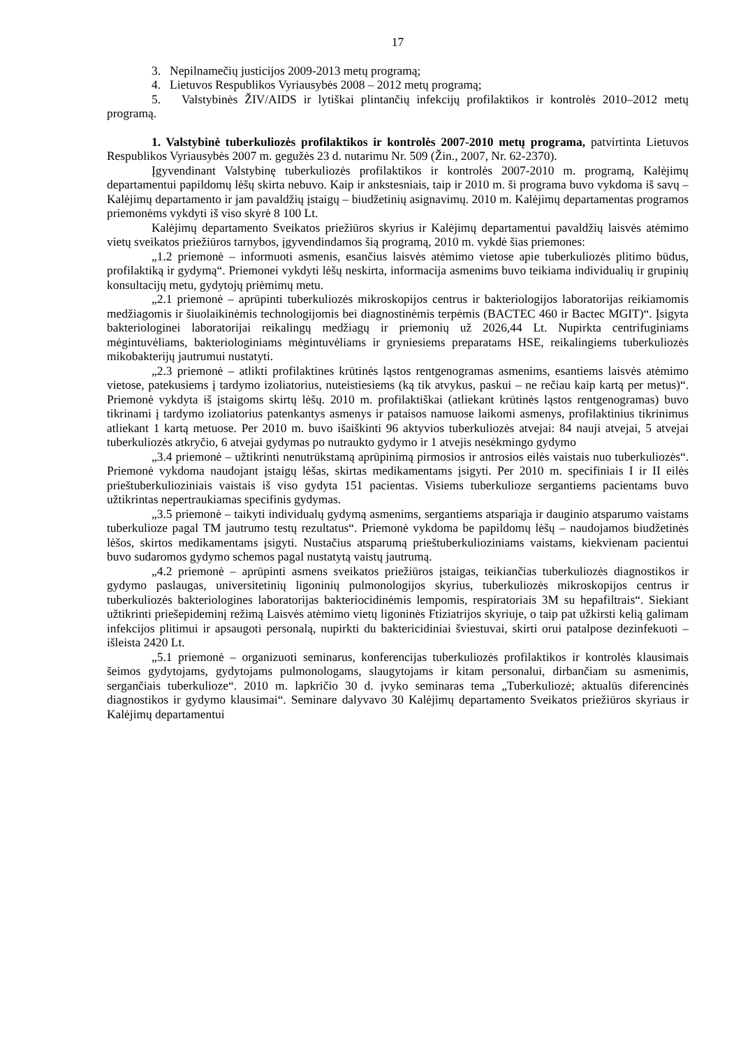17
3. Nepilnamečių justicijos 2009-2013 metų programą;
4. Lietuvos Respublikos Vyriausybės 2008 – 2012 metų programą;
5. Valstybinės ŽIV/AIDS ir lytiškai plintančių infekcijų profilaktikos ir kontrolės 2010–2012 metų programą.
1. Valstybinė tuberkuliozės profilaktikos ir kontrolės 2007-2010 metų programa, patvirtinta Lietuvos Respublikos Vyriausybės 2007 m. gegužės 23 d. nutarimu Nr. 509 (Žin., 2007, Nr. 62-2370).
Įgyvendinant Valstybinę tuberkuliozės profilaktikos ir kontrolės 2007-2010 m. programą, Kalėjimų departamentui papildomų lėšų skirta nebuvo. Kaip ir ankstesniais, taip ir 2010 m. ši programa buvo vykdoma iš savų – Kalėjimų departamento ir jam pavaldžių įstaigų – biudžetinių asignavimų. 2010 m. Kalėjimų departamentas programos priemonėms vykdyti iš viso skyrė 8 100 Lt.
Kalėjimų departamento Sveikatos priežiūros skyrius ir Kalėjimų departamentui pavaldžių laisvės atėmimo vietų sveikatos priežiūros tarnybos, įgyvendindamos šią programą, 2010 m. vykdė šias priemones:
„1.2 priemonė – informuoti asmenis, esančius laisvės atėmimo vietose apie tuberkuliozės plitimo būdus, profilaktiką ir gydymą“. Priemonei vykdyti lėšų neskirta, informacija asmenims buvo teikiama individualių ir grupinių konsultacijų metu, gydytojų priėmimų metu.
„2.1 priemonė – aprūpinti tuberkuliozės mikroskopijos centrus ir bakteriologijos laboratorijas reikiamomis medžiagomis ir šiuolaikinėmis technologijomis bei diagnostinėmis terpėmis (BACTEC 460 ir Bactec MGIT)“. Įsigyta bakteriologinei laboratorijai reikalingų medžiagų ir priemonių už 2026,44 Lt. Nupirkta centrifuginiams mėgintuvėliams, bakteriologiniams mėgintuvėliams ir gryniesiems preparatams HSE, reikalingiems tuberkuliozės mikobakterijų jautrumui nustatyti.
„2.3 priemonė – atlikti profilaktines krūtinės ląstos rentgenogramas asmenims, esantiems laisvės atėmimo vietose, patekusiems į tardymo izoliatorius, nuteistiesiems (ką tik atvykus, paskui – ne rečiau kaip kartą per metus)“. Priemonė vykdyta iš įstaigoms skirtų lėšų. 2010 m. profilaktiškai (atliekant krūtinės ląstos rentgenogramas) buvo tikrinami į tardymo izoliatorius patenkantys asmenys ir pataisos namuose laikomi asmenys, profilaktinius tikrinimus atliekant 1 kartą metuose. Per 2010 m. buvo išaiškinti 96 aktyvios tuberkuliozės atvejai: 84 nauji atvejai, 5 atvejai tuberkuliozės atkryčio, 6 atvejai gydymas po nutraukto gydymo ir 1 atvejis nesėkmingo gydymo
„3.4 priemonė – užtikrinti nenutrūkstamą aprūpinimą pirmosios ir antrosios eilės vaistais nuo tuberkuliozės“. Priemonė vykdoma naudojant įstaigų lėšas, skirtas medikamentams įsigyti. Per 2010 m. specifiniais I ir II eilės prieštuberkulioziniais vaistais iš viso gydyta 151 pacientas. Visiems tuberkulioze sergantiems pacientams buvo užtikrintas nepertraukiamas specifinis gydymas.
„3.5 priemonė – taikyti individualų gydymą asmenims, sergantiems atspariąja ir dauginio atsparumo vaistams tuberkulioze pagal TM jautrumo testų rezultatus“. Priemonė vykdoma be papildomų lėšų – naudojamos biudžetinės lėšos, skirtos medikamentams įsigyti. Nustačius atsparumą prieštuberkulioziniams vaistams, kiekvienam pacientui buvo sudaromos gydymo schemos pagal nustatytą vaistų jautrumą.
„4.2 priemonė – aprūpinti asmens sveikatos priežiūros įstaigas, teikiančias tuberkuliozės diagnostikos ir gydymo paslaugas, universitetinių ligoninių pulmonologijos skyrius, tuberkuliozės mikroskopijos centrus ir tuberkuliozės bakteriologines laboratorijas bakteriocidinėmis lempomis, respiratoriais 3M su hepafiltrais“. Siekiant užtikrinti priešepideminį režimą Laisvės atėmimo vietų ligoninės Ftiziatrijos skyriuje, o taip pat užkirsti kelią galimam infekcijos plitimui ir apsaugoti personalą, nupirkti du baktericidiniai šviestuvai, skirti orui patalpose dezinfekuoti – išleista 2420 Lt.
„5.1 priemonė – organizuoti seminarus, konferencijas tuberkuliozės profilaktikos ir kontrolės klausimais šeimos gydytojams, gydytojams pulmonologams, slaugytojams ir kitam personalui, dirbančiam su asmenimis, sergančiais tuberkulioze“. 2010 m. lapkričio 30 d. įvyko seminaras tema „Tuberkuliozė; aktualūs diferencinės diagnostikos ir gydymo klausimai“. Seminare dalyvavo 30 Kalėjimų departamento Sveikatos priežiūros skyriaus ir Kalėjimų departamentui